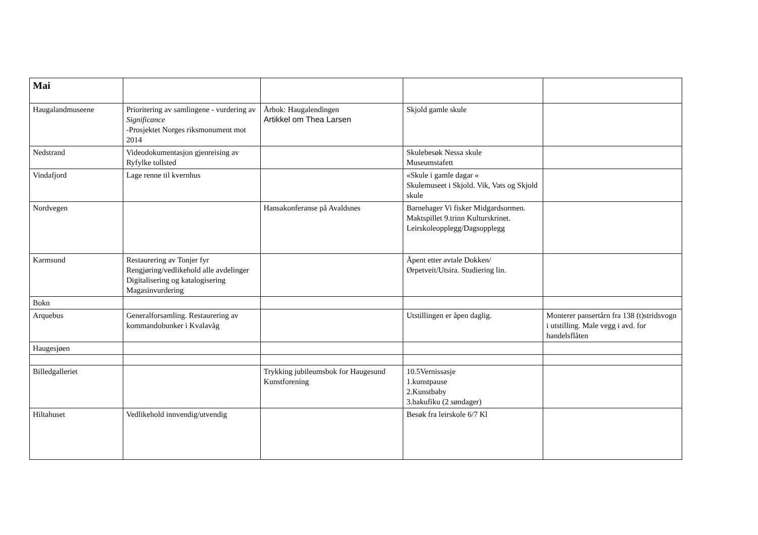| Mai | | | | |
| Haugalandmuseene | Prioritering av samlingene - vurdering av Significance -Prosjektet Norges riksmonument mot 2014 | Årbok: Haugalendingen Artikkel om Thea Larsen | Skjold gamle skule | |
| Nedstrand | Videodokumentasjon gjenreising av Ryfylke tollsted | | Skulebesøk Nessa skule Museumstafett | |
| Vindafjord | Lage renne til kvernhus | | «Skule i gamle dagar « Skulemuseet i Skjold. Vik, Vats og Skjold skule | |
| Nordvegen | | Hansakonferanse på Avaldsnes | Barnehager Vi fisker Midgardsormen. Maktspillet 9.trinn Kulturskrinet. Leirskoleopplegg/Dagsopplegg | |
| Karmsund | Restaurering av Tonjer fyr Rengjøring/vedlikehold alle avdelinger Digitalisering og katalogisering Magasinvurdering | | Åpent etter avtale Dokken/ Ørpetveit/Utsira. Studiering lin. | |
| Bokn | | | | |
| Arquebus | Generalforsamling. Restaurering av kommandobunker i Kvalavåg | | Utstillingen er åpen daglig. | Monterer pansertårn fra 138 (t)stridsvogn i utstilling. Male vegg i avd. for handelsflåten |
| Haugesjøen | | | | |
| Billedgalleriet | | Trykking jubileumsbok for Haugesund Kunstforening | 10.5Vernissasje 1.kunstpause 2.Kunstbaby 3.bakufiku (2 søndager) | |
| Hiltahuset | Vedlikehold innvendig/utvendig | | Besøk fra leirskole 6/7 Kl | |